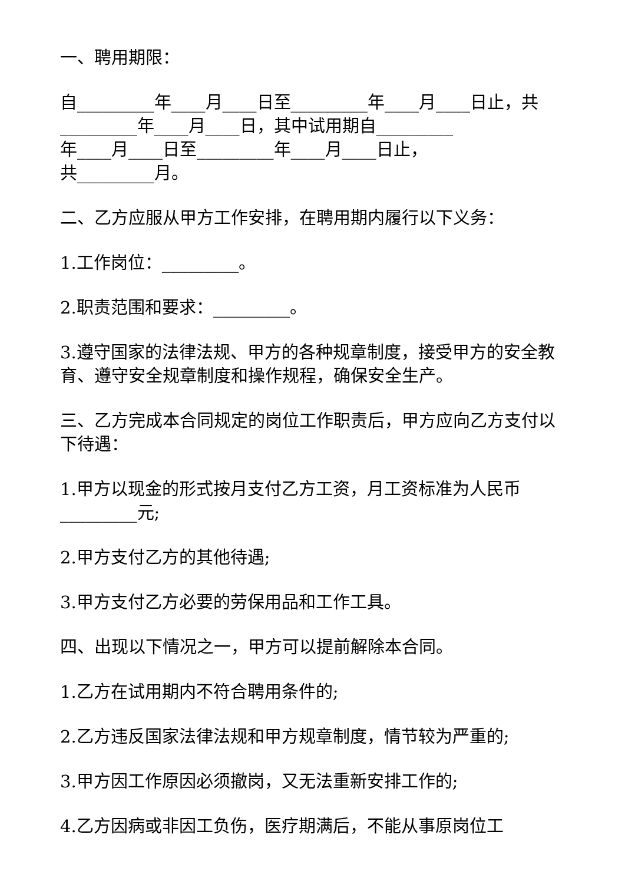一、聘用期限：
自_________年____月____日至_________年____月____日止，共_________年____月____日，其中试用期自_________
年____月____日至_________年____月____日止，
共_________月。
二、乙方应服从甲方工作安排，在聘用期内履行以下义务：
1.工作岗位：_________。
2.职责范围和要求：_________。
3.遵守国家的法律法规、甲方的各种规章制度，接受甲方的安全教育、遵守安全规章制度和操作规程，确保安全生产。
三、乙方完成本合同规定的岗位工作职责后，甲方应向乙方支付以下待遇：
1.甲方以现金的形式按月支付乙方工资，月工资标准为人民币_________元;
2.甲方支付乙方的其他待遇;
3.甲方支付乙方必要的劳保用品和工作工具。
四、出现以下情况之一，甲方可以提前解除本合同。
1.乙方在试用期内不符合聘用条件的;
2.乙方违反国家法律法规和甲方规章制度，情节较为严重的;
3.甲方因工作原因必须撤岗，又无法重新安排工作的;
4.乙方因病或非因工负伤，医疗期满后，不能从事原岗位工